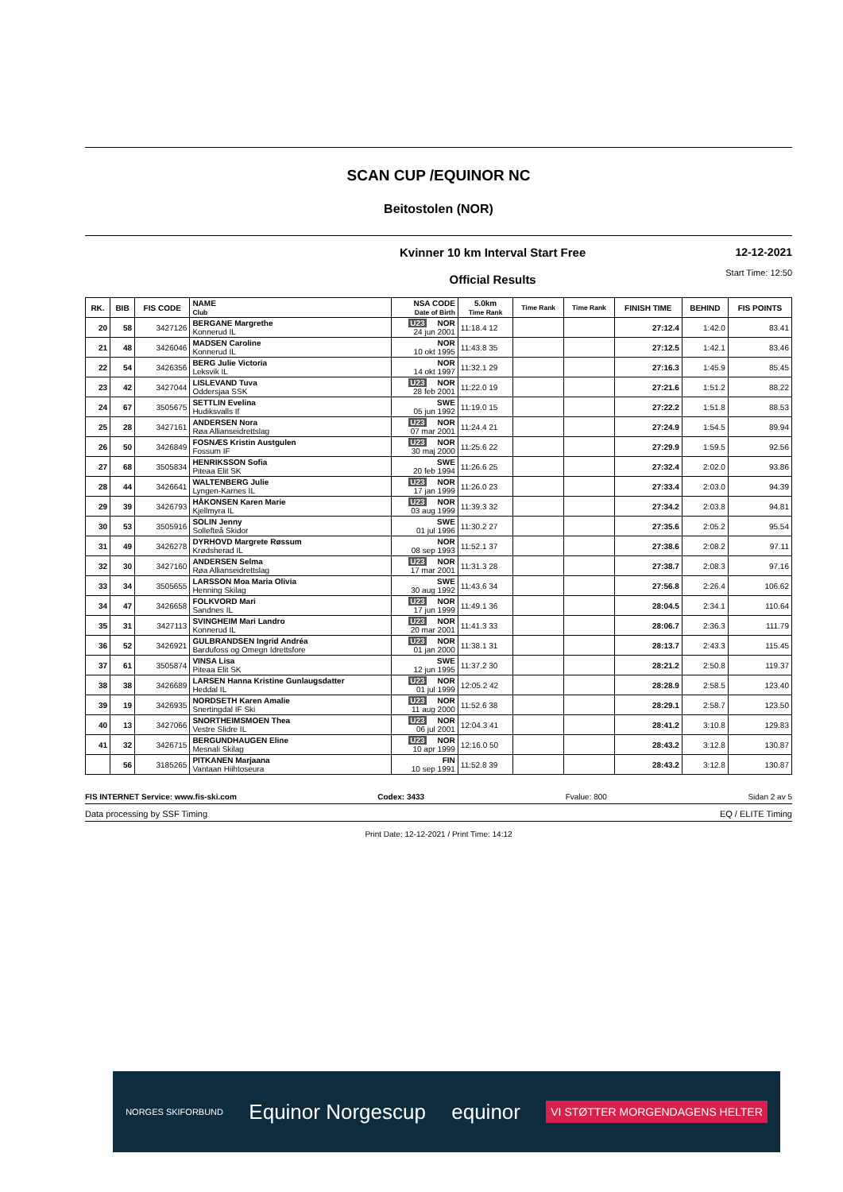SCAN CUP /EQUINOR NC
Beitostolen (NOR)
Kvinner 10 km Interval Start Free
Official Results
12-12-2021
Start Time: 12:50
| RK. | BIB | FIS CODE | NAME Club | NSA CODE Date of Birth | 5.0km Time Rank | Time Rank | Time Rank | FINISH TIME | BEHIND | FIS POINTS |
| --- | --- | --- | --- | --- | --- | --- | --- | --- | --- | --- |
| 20 | 58 | 3427126 | BERGANE Margrethe Konnerud IL | U23 NOR 24 jun 2001 | 11:18.4 12 | | | 27:12.4 | 1:42.0 | 83.41 |
| 21 | 48 | 3426046 | MADSEN Caroline Konnerud IL | NOR 10 okt 1995 | 11:43.8 35 | | | 27:12.5 | 1:42.1 | 83.46 |
| 22 | 54 | 3426356 | BERG Julie Victoria Leksvik IL | NOR 14 okt 1997 | 11:32.1 29 | | | 27:16.3 | 1:45.9 | 85.45 |
| 23 | 42 | 3427044 | LISLEVAND Tuva Oddersjaa SSK | U23 NOR 28 feb 2001 | 11:22.0 19 | | | 27:21.6 | 1:51.2 | 88.22 |
| 24 | 67 | 3505675 | SETTLIN Evelina Hudiksvalls If | SWE 05 jun 1992 | 11:19.0 15 | | | 27:22.2 | 1:51.8 | 88.53 |
| 25 | 28 | 3427161 | ANDERSEN Nora Røa Allianseidrettslag | U23 NOR 07 mar 2001 | 11:24.4 21 | | | 27:24.9 | 1:54.5 | 89.94 |
| 26 | 50 | 3426849 | FOSNÆS Kristin Austgulen Fossum IF | U23 NOR 30 maj 2000 | 11:25.6 22 | | | 27:29.9 | 1:59.5 | 92.56 |
| 27 | 68 | 3505834 | HENRIKSSON Sofia Piteaa Elit SK | SWE 20 feb 1994 | 11:26.6 25 | | | 27:32.4 | 2:02.0 | 93.86 |
| 28 | 44 | 3426641 | WALTENBERG Julie Lyngen-Karnes IL | U23 NOR 17 jan 1999 | 11:26.0 23 | | | 27:33.4 | 2:03.0 | 94.39 |
| 29 | 39 | 3426793 | HÅKONSEN Karen Marie Kjellmyra IL | U23 NOR 03 aug 1999 | 11:39.3 32 | | | 27:34.2 | 2:03.8 | 94.81 |
| 30 | 53 | 3505916 | SOLIN Jenny Sollefteå Skidor | SWE 01 jul 1996 | 11:30.2 27 | | | 27:35.6 | 2:05.2 | 95.54 |
| 31 | 49 | 3426278 | DYRHOVD Margrete Røssum Krødsherad IL | NOR 08 sep 1993 | 11:52.1 37 | | | 27:38.6 | 2:08.2 | 97.11 |
| 32 | 30 | 3427160 | ANDERSEN Selma Røa Allianseidrettslag | U23 NOR 17 mar 2001 | 11:31.3 28 | | | 27:38.7 | 2:08.3 | 97.16 |
| 33 | 34 | 3505655 | LARSSON Moa Maria Olivia Henning Skilag | SWE 30 aug 1992 | 11:43.6 34 | | | 27:56.8 | 2:26.4 | 106.62 |
| 34 | 47 | 3426658 | FOLKVORD Mari Sandnes IL | U23 NOR 17 jun 1999 | 11:49.1 36 | | | 28:04.5 | 2:34.1 | 110.64 |
| 35 | 31 | 3427113 | SVINGHEIM Mari Landro Konnerud IL | U23 NOR 20 mar 2001 | 11:41.3 33 | | | 28:06.7 | 2:36.3 | 111.79 |
| 36 | 52 | 3426921 | GULBRANDSEN Ingrid Andréa Bardufoss og Omegn Idrettsfore | U23 NOR 01 jan 2000 | 11:38.1 31 | | | 28:13.7 | 2:43.3 | 115.45 |
| 37 | 61 | 3505874 | VINSA Lisa Piteaa Elit SK | SWE 12 jun 1995 | 11:37.2 30 | | | 28:21.2 | 2:50.8 | 119.37 |
| 38 | 38 | 3426689 | LARSEN Hanna Kristine Gunlaugsdatter Heddal IL | U23 NOR 01 jul 1999 | 12:05.2 42 | | | 28:28.9 | 2:58.5 | 123.40 |
| 39 | 19 | 3426935 | NORDSETH Karen Amalie Snertingdal IF Ski | U23 NOR 11 aug 2000 | 11:52.6 38 | | | 28:29.1 | 2:58.7 | 123.50 |
| 40 | 13 | 3427066 | SNORTHEIMSMOEN Thea Vestre Slidre IL | U23 NOR 06 jul 2001 | 12:04.3 41 | | | 28:41.2 | 3:10.8 | 129.83 |
| 41 | 32 | 3426715 | BERGUNDHAUGEN Eline Mesnali Skilag | U23 NOR 10 apr 1999 | 12:16.0 50 | | | 28:43.2 | 3:12.8 | 130.87 |
| | 56 | 3185265 | PITKANEN Marjaana Vantaan Hiihtoseura | FIN 10 sep 1991 | 11:52.8 39 | | | 28:43.2 | 3:12.8 | 130.87 |
FIS INTERNET Service: www.fis-ski.com Codex: 3433 Fvalue: 800 Sidan 2 av 5
Data processing by SSF Timing EQ / ELITE Timing
Print Date: 12-12-2021 / Print Time: 14:12
NORGES SKIFORBUND Equinor Norgescup equinor VI STØTTER MORGENDAGENS HELTER